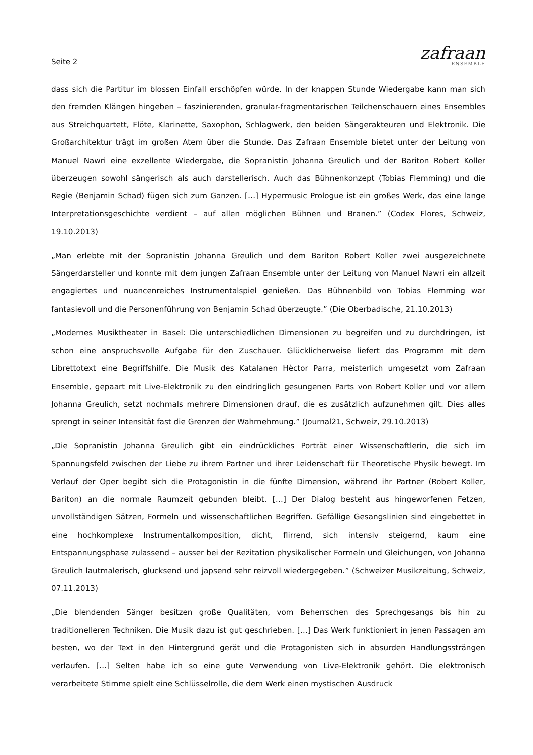Seite 2
zafraan
ENSEMBLE
dass sich die Partitur im blossen Einfall erschöpfen würde. In der knappen Stunde Wiedergabe kann man sich den fremden Klängen hingeben – faszinierenden, granular-fragmentarischen Teilchenschauern eines Ensembles aus Streichquartett, Flöte, Klarinette, Saxophon, Schlagwerk, den beiden Sängerakteuren und Elektronik. Die Großarchitektur trägt im großen Atem über die Stunde. Das Zafraan Ensemble bietet unter der Leitung von Manuel Nawri eine exzellente Wiedergabe, die Sopranistin Johanna Greulich und der Bariton Robert Koller überzeugen sowohl sängerisch als auch darstellerisch. Auch das Bühnenkonzept (Tobias Flemming) und die Regie (Benjamin Schad) fügen sich zum Ganzen. […] Hypermusic Prologue ist ein großes Werk, das eine lange Interpretationsgeschichte verdient – auf allen möglichen Bühnen und Branen.” (Codex Flores, Schweiz, 19.10.2013)
„Man erlebte mit der Sopranistin Johanna Greulich und dem Bariton Robert Koller zwei ausgezeichnete Sängerdarsteller und konnte mit dem jungen Zafraan Ensemble unter der Leitung von Manuel Nawri ein allzeit engagiertes und nuancenreiches Instrumentalspiel genießen. Das Bühnenbild von Tobias Flemming war fantasievoll und die Personenführung von Benjamin Schad überzeugte.” (Die Oberbadische, 21.10.2013)
„Modernes Musiktheater in Basel: Die unterschiedlichen Dimensionen zu begreifen und zu durchdringen, ist schon eine anspruchsvolle Aufgabe für den Zuschauer. Glücklicherweise liefert das Programm mit dem Librettotext eine Begriffshilfe. Die Musik des Katalanen Hèctor Parra, meisterlich umgesetzt vom Zafraan Ensemble, gepaart mit Live-Elektronik zu den eindringlich gesungenen Parts von Robert Koller und vor allem Johanna Greulich, setzt nochmals mehrere Dimensionen drauf, die es zusätzlich aufzunehmen gilt. Dies alles sprengt in seiner Intensität fast die Grenzen der Wahrnehmung.” (Journal21, Schweiz, 29.10.2013)
„Die Sopranistin Johanna Greulich gibt ein eindrückliches Porträt einer Wissenschaftlerin, die sich im Spannungsfeld zwischen der Liebe zu ihrem Partner und ihrer Leidenschaft für Theoretische Physik bewegt. Im Verlauf der Oper begibt sich die Protagonistin in die fünfte Dimension, während ihr Partner (Robert Koller, Bariton) an die normale Raumzeit gebunden bleibt. […] Der Dialog besteht aus hingeworfenen Fetzen, unvollständigen Sätzen, Formeln und wissenschaftlichen Begriffen. Gefällige Gesangslinien sind eingebettet in eine hochkomplexe Instrumentalkomposition, dicht, flirrend, sich intensiv steigernd, kaum eine Entspannungsphase zulassend – ausser bei der Rezitation physikalischer Formeln und Gleichungen, von Johanna Greulich lautmalerisch, glucksend und japsend sehr reizvoll wiedergegeben.” (Schweizer Musikzeitung, Schweiz, 07.11.2013)
„Die blendenden Sänger besitzen große Qualitäten, vom Beherrschen des Sprechgesangs bis hin zu traditionelleren Techniken. Die Musik dazu ist gut geschrieben. […] Das Werk funktioniert in jenen Passagen am besten, wo der Text in den Hintergrund gerät und die Protagonisten sich in absurden Handlungssträngen verlaufen. […] Selten habe ich so eine gute Verwendung von Live-Elektronik gehört. Die elektronisch verarbeitete Stimme spielt eine Schlüsselrolle, die dem Werk einen mystischen Ausdruck